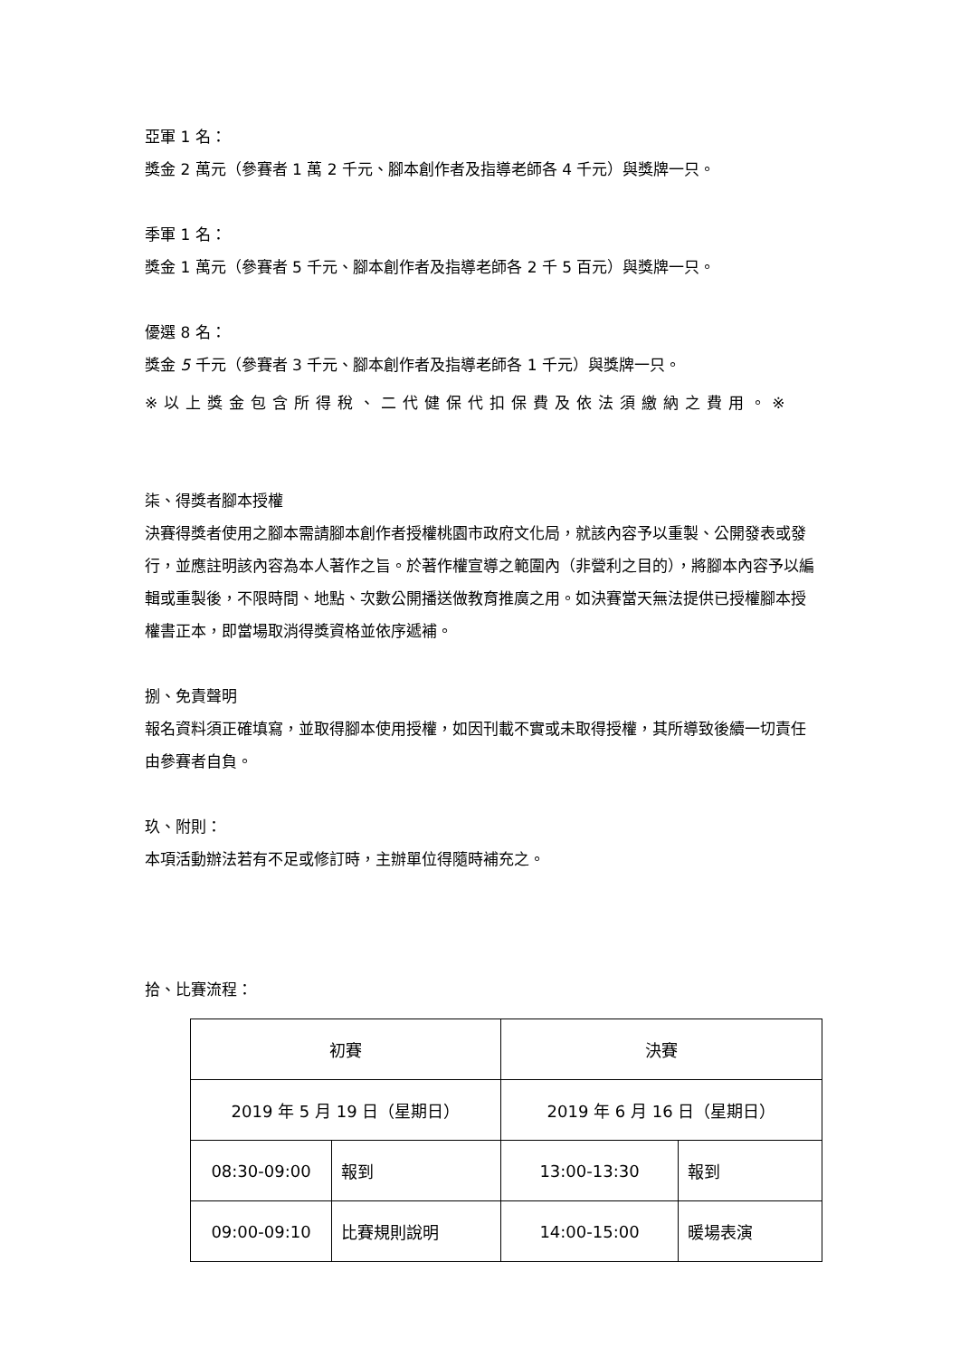亞軍 1 名：
獎金 2 萬元（參賽者 1 萬 2 千元、腳本創作者及指導老師各 4 千元）與獎牌一只。
季軍 1 名：
獎金 1 萬元（參賽者 5 千元、腳本創作者及指導老師各 2 千 5 百元）與獎牌一只。
優選 8 名：
獎金 5 千元（參賽者 3 千元、腳本創作者及指導老師各 1 千元）與獎牌一只。
※以上獎金包含所得稅、二代健保代扣保費及依法須繳納之費用。※
柒、得獎者腳本授權
決賽得獎者使用之腳本需請腳本創作者授權桃園市政府文化局，就該內容予以重製、公開發表或發行，並應註明該內容為本人著作之旨。於著作權宣導之範圍內（非營利之目的），將腳本內容予以編輯或重製後，不限時間、地點、次數公開播送做教育推廣之用。如決賽當天無法提供已授權腳本授權書正本，即當場取消得獎資格並依序遞補。
捌、免責聲明
報名資料須正確填寫，並取得腳本使用授權，如因刊載不實或未取得授權，其所導致後續一切責任由參賽者自負。
玖、附則：
本項活動辦法若有不足或修訂時，主辦單位得隨時補充之。
拾、比賽流程：
| 初賽 | | 決賽 | |
| 2019 年 5 月 19 日（星期日） | | 2019 年 6 月 16 日（星期日） | |
| 08:30-09:00 | 報到 | 13:00-13:30 | 報到 |
| 09:00-09:10 | 比賽規則說明 | 14:00-15:00 | 暖場表演 |